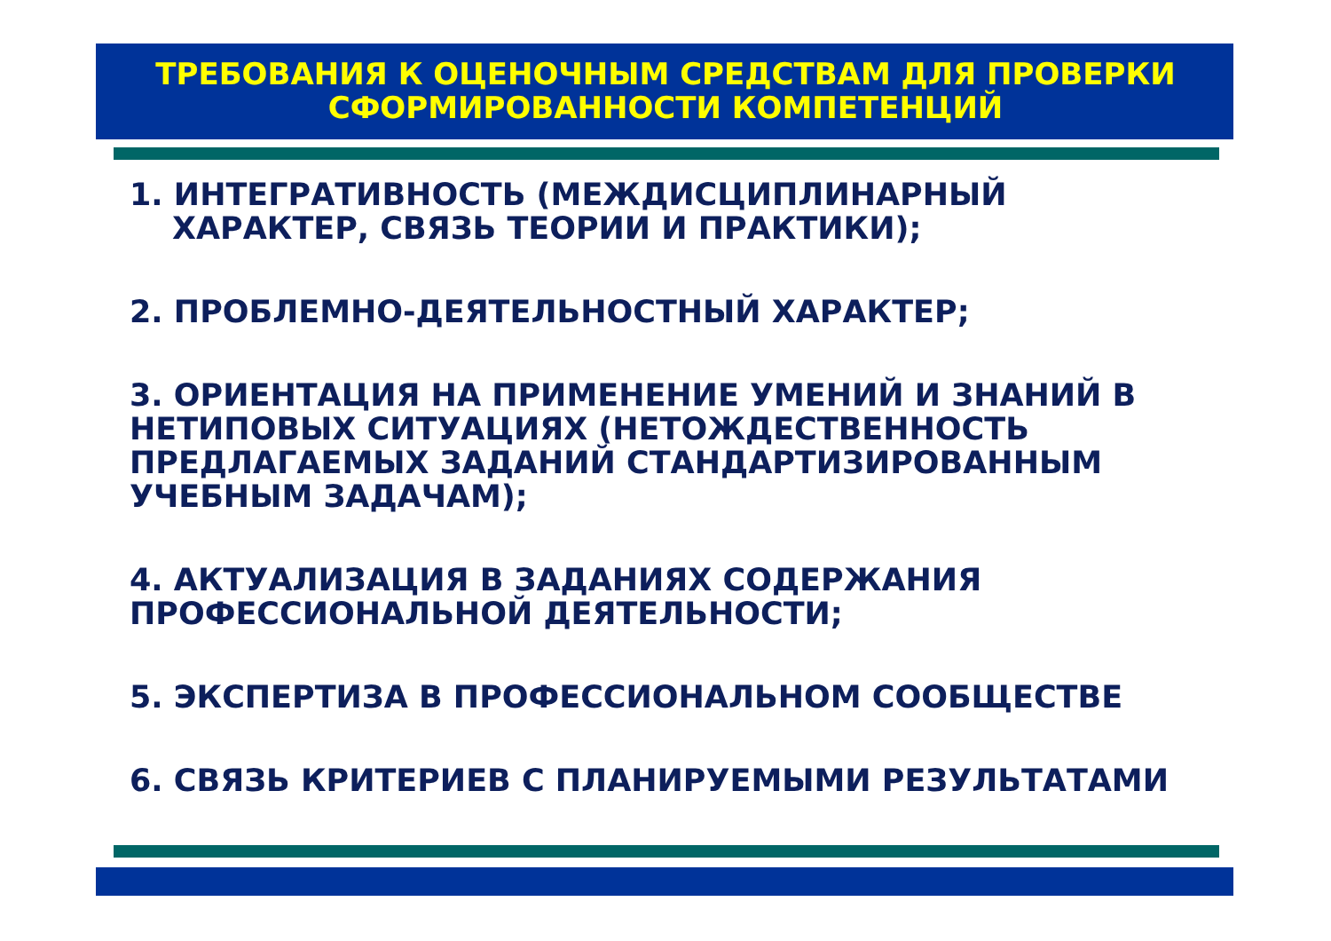ТРЕБОВАНИЯ К ОЦЕНОЧНЫМ СРЕДСТВАМ ДЛЯ ПРОВЕРКИ
СФОРМИРОВАННОСТИ КОМПЕТЕНЦИЙ
1. ИНТЕГРАТИВНОСТЬ (МЕЖДИСЦИПЛИНАРНЫЙ ХАРАКТЕР, СВЯЗЬ ТЕОРИИ И ПРАКТИКИ);
2. ПРОБЛЕМНО-ДЕЯТЕЛЬНОСТНЫЙ ХАРАКТЕР;
3. ОРИЕНТАЦИЯ НА ПРИМЕНЕНИЕ УМЕНИЙ И ЗНАНИЙ В НЕТИПОВЫХ СИТУАЦИЯХ (НЕТОЖДЕСТВЕННОСТЬ ПРЕДЛАГАЕМЫХ ЗАДАНИЙ СТАНДАРТИЗИРОВАННЫМ УЧЕБНЫМ ЗАДАЧАМ);
4. АКТУАЛИЗАЦИЯ В ЗАДАНИЯХ СОДЕРЖАНИЯ ПРОФЕССИОНАЛЬНОЙ ДЕЯТЕЛЬНОСТИ;
5. ЭКСПЕРТИЗА В ПРОФЕССИОНАЛЬНОМ СООБЩЕСТВЕ
6. СВЯЗЬ КРИТЕРИЕВ С ПЛАНИРУЕМЫМИ РЕЗУЛЬТАТАМИ